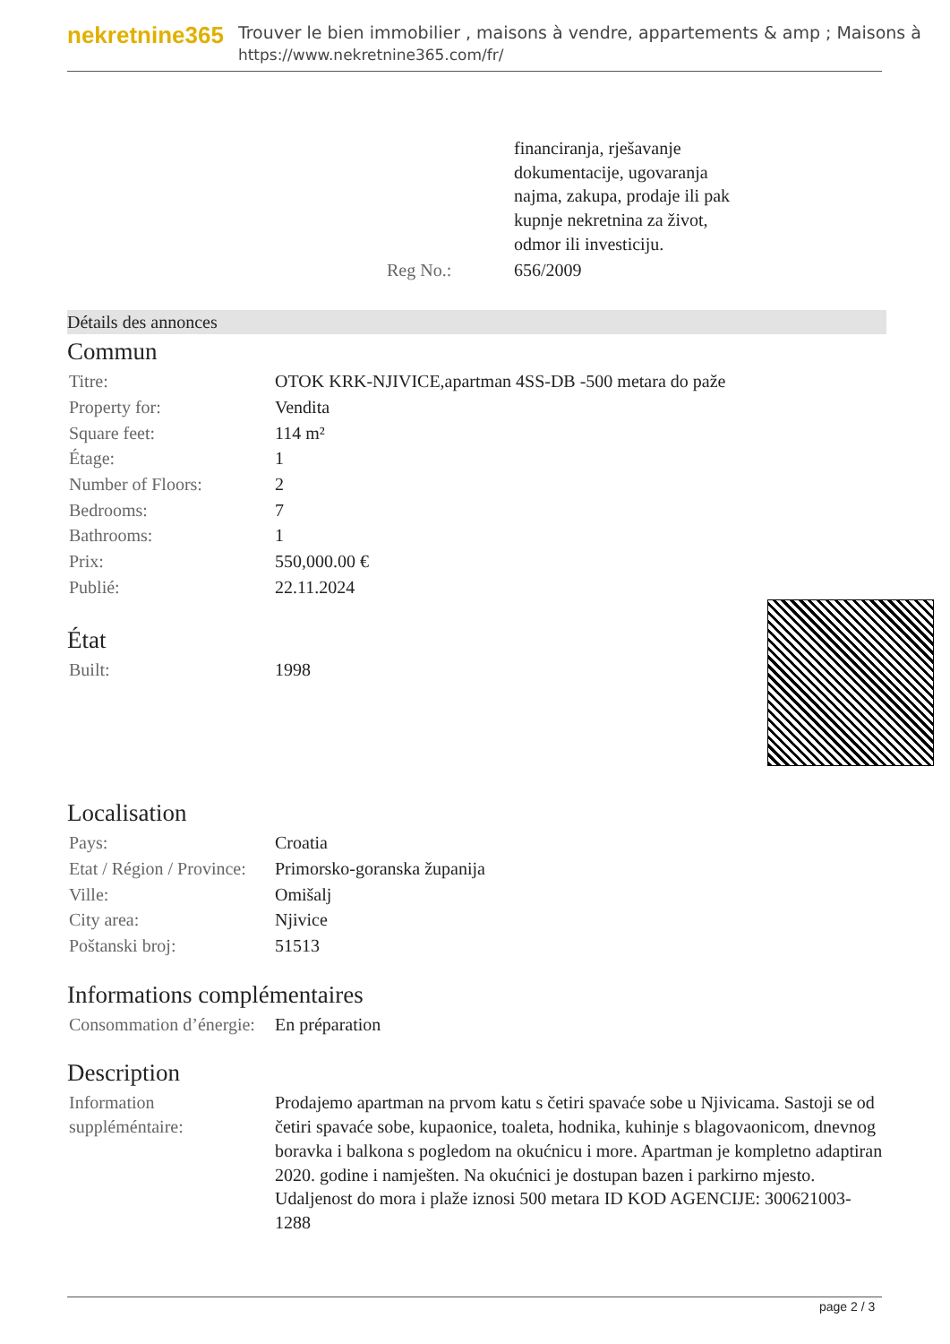nekretnine365
Trouver le bien immobilier , maisons à vendre, appartements & amp ; Maisons à
https://www.nekretnine365.com/fr/
| | financiranja, rješavanje dokumentacije, ugovaranja najma, zakupa, prodaje ili pak kupnje nekretnina za život, odmor ili investiciju. |
| Reg No.: | 656/2009 |
Détails des annonces
Commun
| Titre: | OTOK KRK-NJIVICE,apartman 4SS-DB -500 metara do paže |
| Property for: | Vendita |
| Square feet: | 114 m² |
| Étage: | 1 |
| Number of Floors: | 2 |
| Bedrooms: | 7 |
| Bathrooms: | 1 |
| Prix: | 550,000.00 € |
| Publié: | 22.11.2024 |
État
| Built: | 1998 |
Localisation
| Pays: | Croatia |
| Etat / Région / Province: | Primorsko-goranska županija |
| Ville: | Omišalj |
| City area: | Njivice |
| Poštanski broj: | 51513 |
Informations complémentaires
| Consommation d’énergie: | En préparation |
Description
| Information suppléméntaire: | Prodajemo apartman na prvom katu s četiri spavaće sobe u Njivicama. Sastoji se od četiri spavaće sobe, kupaonice, toaleta, hodnika, kuhinje s blagovaonicom, dnevnog boravka i balkona s pogledom na okućnicu i more. Apartman je kompletno adaptiran 2020. godine i namješten. Na okućnici je dostupan bazen i parkirno mjesto. Udaljenost do mora i plaže iznosi 500 metara ID KOD AGENCIJE: 300621003-1288 |
page 2 / 3